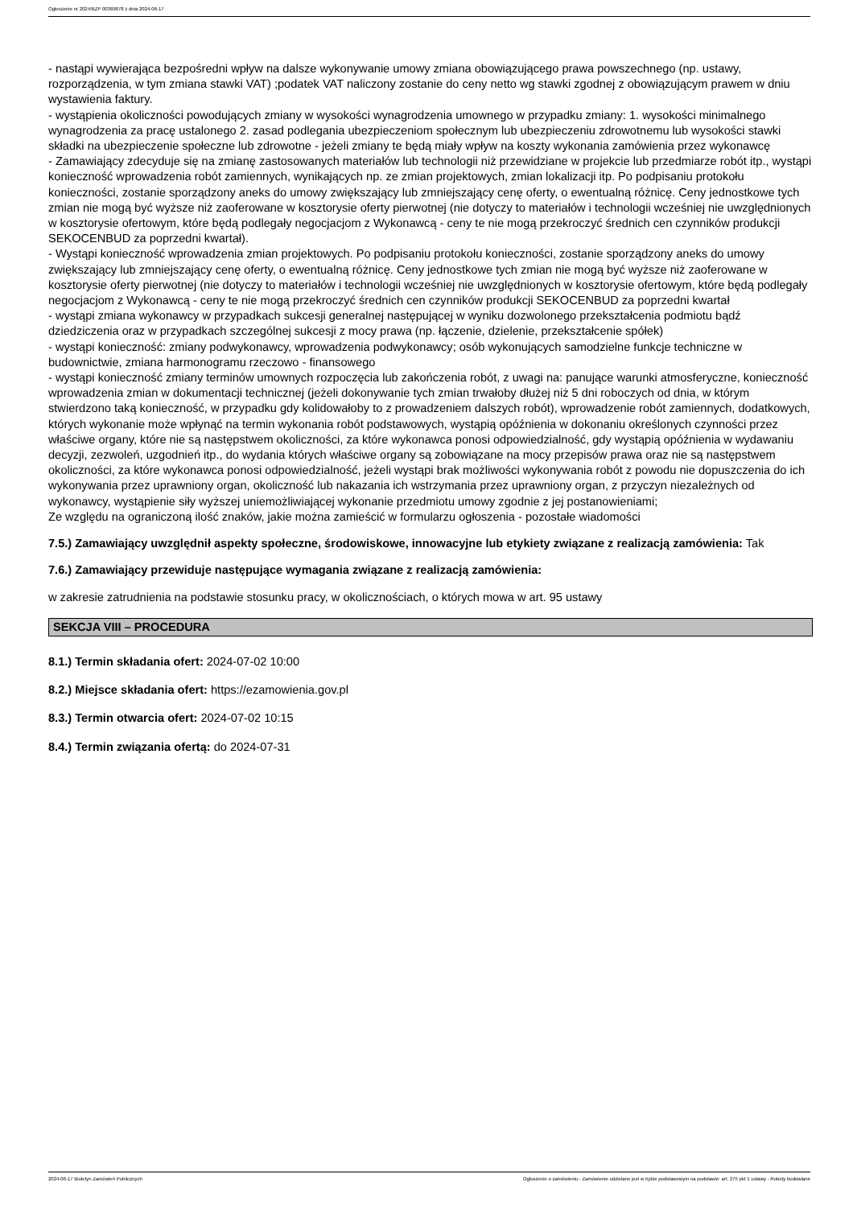Ogłoszenie nr 2024/BZP 00369878 z dnia 2024-06-17
- nastąpi wywierająca bezpośredni wpływ na dalsze wykonywanie umowy zmiana obowiązującego prawa powszechnego (np. ustawy, rozporządzenia, w tym zmiana stawki VAT) ;podatek VAT naliczony zostanie do ceny netto wg stawki zgodnej z obowiązującym prawem w dniu wystawienia faktury.
- wystąpienia okoliczności powodujących zmiany w wysokości wynagrodzenia umownego w przypadku zmiany: 1. wysokości minimalnego wynagrodzenia za pracę ustalonego 2. zasad podlegania ubezpieczeniom społecznym lub ubezpieczeniu zdrowotnemu lub wysokości stawki składki na ubezpieczenie społeczne lub zdrowotne - jeżeli zmiany te będą miały wpływ na koszty wykonania zamówienia przez wykonawcę
- Zamawiający zdecyduje się na zmianę zastosowanych materiałów lub technologii niż przewidziane w projekcie lub przedmiarze robót itp., wystąpi konieczność wprowadzenia robót zamiennych, wynikających np. ze zmian projektowych, zmian lokalizacji itp. Po podpisaniu protokołu konieczności, zostanie sporządzony aneks do umowy zwiększający lub zmniejszający cenę oferty, o ewentualną różnicę. Ceny jednostkowe tych zmian nie mogą być wyższe niż zaoferowane w kosztorysie oferty pierwotnej (nie dotyczy to materiałów i technologii wcześniej nie uwzględnionych w kosztorysie ofertowym, które będą podlegały negocjacjom z Wykonawcą - ceny te nie mogą przekroczyć średnich cen czynników produkcji SEKOCENBUD za poprzedni kwartał).
- Wystąpi konieczność wprowadzenia zmian projektowych. Po podpisaniu protokołu konieczności, zostanie sporządzony aneks do umowy zwiększający lub zmniejszający cenę oferty, o ewentualną różnicę. Ceny jednostkowe tych zmian nie mogą być wyższe niż zaoferowane w kosztorysie oferty pierwotnej (nie dotyczy to materiałów i technologii wcześniej nie uwzględnionych w kosztorysie ofertowym, które będą podlegały negocjacjom z Wykonawcą - ceny te nie mogą przekroczyć średnich cen czynników produkcji SEKOCENBUD za poprzedni kwartał
- wystąpi zmiana wykonawcy w przypadkach sukcesji generalnej następującej w wyniku dozwolonego przekształcenia podmiotu bądź dziedziczenia oraz w przypadkach szczególnej sukcesji z mocy prawa (np. łączenie, dzielenie, przekształcenie spółek)
- wystąpi konieczność: zmiany podwykonawcy, wprowadzenia podwykonawcy; osób wykonujących samodzielne funkcje techniczne w budownictwie, zmiana harmonogramu rzeczowo - finansowego
- wystąpi konieczność zmiany terminów umownych rozpoczęcia lub zakończenia robót, z uwagi na: panujące warunki atmosferyczne, konieczność wprowadzenia zmian w dokumentacji technicznej (jeżeli dokonywanie tych zmian trwałoby dłużej niż 5 dni roboczych od dnia, w którym stwierdzono taką konieczność, w przypadku gdy kolidowałoby to z prowadzeniem dalszych robót), wprowadzenie robót zamiennych, dodatkowych, których wykonanie może wpłynąć na termin wykonania robót podstawowych, wystąpią opóźnienia w dokonaniu określonych czynności przez właściwe organy, które nie są następstwem okoliczności, za które wykonawca ponosi odpowiedzialność, gdy wystąpią opóźnienia w wydawaniu decyzji, zezwoleń, uzgodnień itp., do wydania których właściwe organy są zobowiązane na mocy przepisów prawa oraz nie są następstwem okoliczności, za które wykonawca ponosi odpowiedzialność, jeżeli wystąpi brak możliwości wykonywania robót z powodu nie dopuszczenia do ich wykonywania przez uprawniony organ, okoliczność lub nakazania ich wstrzymania przez uprawniony organ, z przyczyn niezależnych od wykonawcy, wystąpienie siły wyższej uniemożliwiającej wykonanie przedmiotu umowy zgodnie z jej postanowieniami;
Ze względu na ograniczoną ilość znaków, jakie można zamieścić w formularzu ogłoszenia - pozostałe wiadomości
7.5.) Zamawiający uwzględnił aspekty społeczne, środowiskowe, innowacyjne lub etykiety związane z realizacją zamówienia: Tak
7.6.) Zamawiający przewiduje następujące wymagania związane z realizacją zamówienia:
w zakresie zatrudnienia na podstawie stosunku pracy, w okolicznościach, o których mowa w art. 95 ustawy
SEKCJA VIII – PROCEDURA
8.1.) Termin składania ofert: 2024-07-02 10:00
8.2.) Miejsce składania ofert: https://ezamowienia.gov.pl
8.3.) Termin otwarcia ofert: 2024-07-02 10:15
8.4.) Termin związania ofertą: do 2024-07-31
2024-06-17 Biuletyn Zamówień Publicznych Ogłoszenie o zamówieniu - Zamówienie udzielane jest w trybie podstawowym na podstawie: art. 275 pkt 1 ustawy - Roboty budowlane